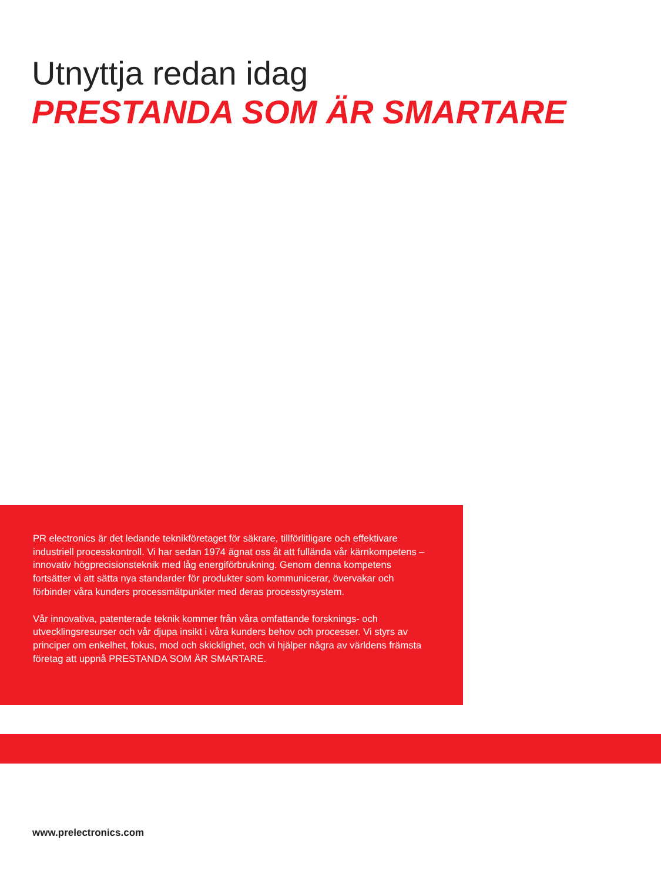Utnyttja redan idag
PRESTANDA SOM ÄR SMARTARE
PR electronics är det ledande teknikföretaget för säkrare, tillförlitligare och effektivare industriell processkontroll. Vi har sedan 1974 ägnat oss åt att fulländа vår kärnkompetens – innovativ högprecisionsteknik med låg energiförbrukning. Genom denna kompetens fortsätter vi att sätta nya standarder för produkter som kommunicerar, övervakar och förbinder våra kunders processmätpunkter med deras processtyrsystem.
Vår innovativa, patenterade teknik kommer från våra omfattande forsknings- och utvecklingsresurser och vår djupa insikt i våra kunders behov och processer. Vi styrs av principer om enkelhet, fokus, mod och skicklighet, och vi hjälper några av världens främsta företag att uppnå PRESTANDA SOM ÄR SMARTARE.
www.prelectronics.com